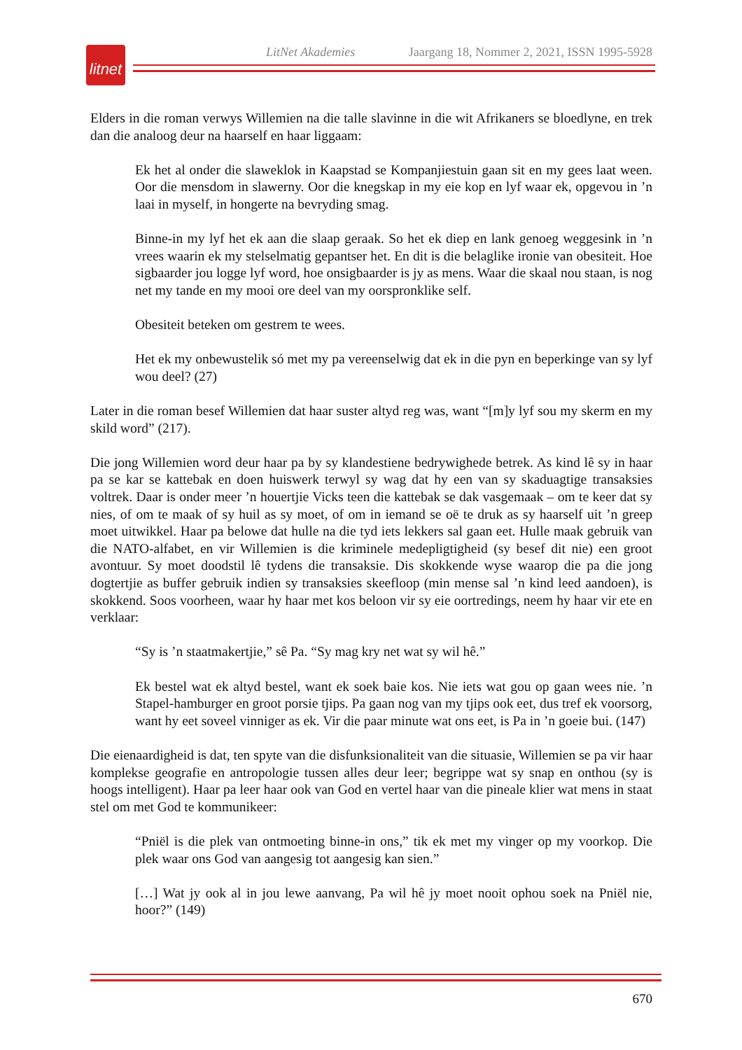LitNet Akademies Jaargang 18, Nommer 2, 2021, ISSN 1995-5928
litnet
Elders in die roman verwys Willemien na die talle slavinne in die wit Afrikaners se bloedlyne, en trek dan die analoog deur na haarself en haar liggaam:
Ek het al onder die slaweklok in Kaapstad se Kompanjiestuin gaan sit en my gees laat ween. Oor die mensdom in slawerny. Oor die knegskap in my eie kop en lyf waar ek, opgevou in ’n laai in myself, in hongerte na bevryding smag.
Binne-in my lyf het ek aan die slaap geraak. So het ek diep en lank genoeg weggesink in ’n vrees waarin ek my stelselmatig gepantser het. En dit is die belaglike ironie van obesiteit. Hoe sigbaarder jou logge lyf word, hoe onsigbaarder is jy as mens. Waar die skaal nou staan, is nog net my tande en my mooi ore deel van my oorspronklike self.
Obesiteit beteken om gestrem te wees.
Het ek my onbewustelik só met my pa vereenselwig dat ek in die pyn en beperkinge van sy lyf wou deel? (27)
Later in die roman besef Willemien dat haar suster altyd reg was, want “[m]y lyf sou my skerm en my skild word” (217).
Die jong Willemien word deur haar pa by sy klandestiene bedrywighede betrek. As kind lê sy in haar pa se kar se kattebak en doen huiswerk terwyl sy wag dat hy een van sy skaduagtige transaksies voltrek. Daar is onder meer ’n houertjie Vicks teen die kattebak se dak vasgemaak – om te keer dat sy nies, of om te maak of sy huil as sy moet, of om in iemand se oë te druk as sy haarself uit ’n greep moet uitwikkel. Haar pa belowe dat hulle na die tyd iets lekkers sal gaan eet. Hulle maak gebruik van die NATO-alfabet, en vir Willemien is die kriminele medepligtigheid (sy besef dit nie) een groot avontuur. Sy moet doodstil lê tydens die transaksie. Dis skokkende wyse waarop die pa die jong dogtertjie as buffer gebruik indien sy transaksies skeefloop (min mense sal ’n kind leed aandoen), is skokkend. Soos voorheen, waar hy haar met kos beloon vir sy eie oortredings, neem hy haar vir ete en verklaar:
“Sy is ’n staatmakertjie,” sê Pa. “Sy mag kry net wat sy wil hê.”
Ek bestel wat ek altyd bestel, want ek soek baie kos. Nie iets wat gou op gaan wees nie. ’n Stapel-hamburger en groot porsie tjips. Pa gaan nog van my tjips ook eet, dus tref ek voorsorg, want hy eet soveel vinniger as ek. Vir die paar minute wat ons eet, is Pa in ’n goeie bui. (147)
Die eienaardigheid is dat, ten spyte van die disfunksionaliteit van die situasie, Willemien se pa vir haar komplekse geografie en antropologie tussen alles deur leer; begrippe wat sy snap en onthou (sy is hoogs intelligent). Haar pa leer haar ook van God en vertel haar van die pineale klier wat mens in staat stel om met God te kommunikeer:
“Pniël is die plek van ontmoeting binne-in ons,” tik ek met my vinger op my voorkop. Die plek waar ons God van aangesig tot aangesig kan sien.”
[…] Wat jy ook al in jou lewe aanvang, Pa wil hê jy moet nooit ophou soek na Pniël nie, hoor?” (149)
670